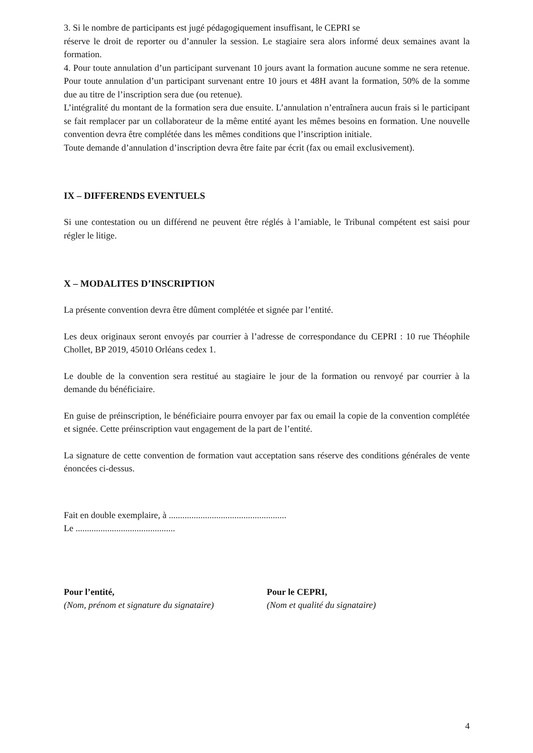3. Si le nombre de participants est jugé pédagogiquement insuffisant, le CEPRI se
réserve le droit de reporter ou d’annuler la session. Le stagiaire sera alors informé deux semaines avant la formation.
4. Pour toute annulation d’un participant survenant 10 jours avant la formation aucune somme ne sera retenue. Pour toute annulation d’un participant survenant entre 10 jours et 48H avant la formation, 50% de la somme due au titre de l’inscription sera due (ou retenue).
L’intégralité du montant de la formation sera due ensuite. L’annulation n’entraînera aucun frais si le participant se fait remplacer par un collaborateur de la même entité ayant les mêmes besoins en formation. Une nouvelle convention devra être complétée dans les mêmes conditions que l’inscription initiale.
Toute demande d’annulation d’inscription devra être faite par écrit (fax ou email exclusivement).
IX – DIFFERENDS EVENTUELS
Si une contestation ou un différend ne peuvent être réglés à l’amiable, le Tribunal compétent est saisi pour régler le litige.
X – MODALITES D’INSCRIPTION
La présente convention devra être dûment complétée et signée par l’entité.
Les deux originaux seront envoyés par courrier à l’adresse de correspondance du CEPRI : 10 rue Théophile Chollet, BP 2019, 45010 Orléans cedex 1.
Le double de la convention sera restitué au stagiaire le jour de la formation ou renvoyé par courrier à la demande du bénéficiaire.
En guise de préinscription, le bénéficiaire pourra envoyer par fax ou email la copie de la convention complétée et signée. Cette préinscription vaut engagement de la part de l’entité.
La signature de cette convention de formation vaut acceptation sans réserve des conditions générales de vente énoncées ci-dessus.
Fait en double exemplaire, à ....................................................
Le ............................................
Pour l’entité,
(Nom, prénom et signature du signataire)
Pour le CEPRI,
(Nom et qualité du signataire)
4